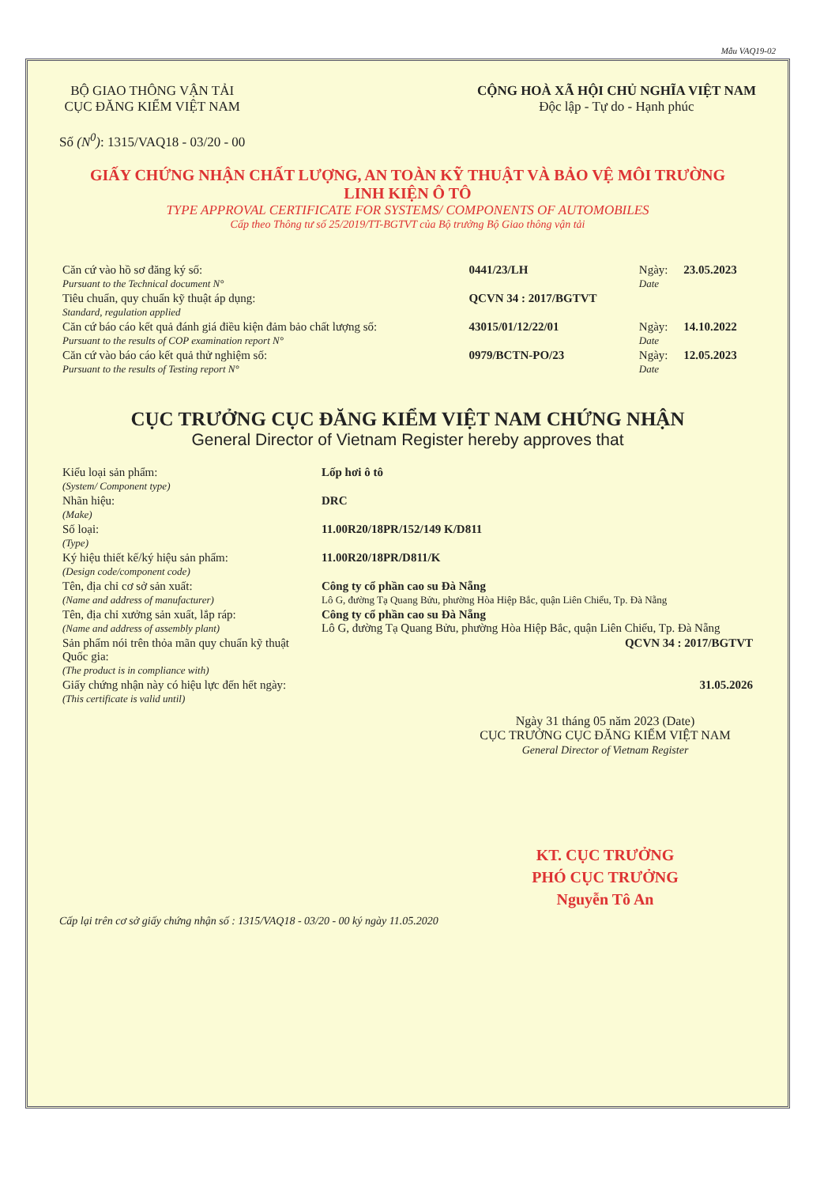Mẫu VAQ19-02
BỘ GIAO THÔNG VẬN TẢI
CỤC ĐĂNG KIỂM VIỆT NAM
Số (N<sup>0</sup>): 1315/VAQ18 - 03/20 - 00
CỘNG HOÀ XÃ HỘI CHỦ NGHĨA VIỆT NAM
Độc lập - Tự do - Hạnh phúc
GIẤY CHỨNG NHẬN CHẤT LƯỢNG, AN TOÀN KỸ THUẬT VÀ BẢO VỆ MÔI TRƯỜNG
LINH KIỆN Ô TÔ
TYPE APPROVAL CERTIFICATE FOR SYSTEMS/ COMPONENTS OF AUTOMOBILES
Cấp theo Thông tư số 25/2019/TT-BGTVT của Bộ trưởng Bộ Giao thông vận tải
| Căn cứ vào hồ sơ đăng ký số: Pursuant to the Technical document N° | 0441/23/LH | Ngày: Date | 23.05.2023 |
| Tiêu chuẩn, quy chuẩn kỹ thuật áp dụng: Standard, regulation applied | QCVN 34 : 2017/BGTVT | | |
| Căn cứ báo cáo kết quả đánh giá điều kiện đảm bảo chất lượng số: Pursuant to the results of COP examination report N° | 43015/01/12/22/01 | Ngày: Date | 14.10.2022 |
| Căn cứ vào báo cáo kết quả thử nghiệm số: Pursuant to the results of Testing report N° | 0979/BCTN-PO/23 | Ngày: Date | 12.05.2023 |
CỤC TRƯỞNG CỤC ĐĂNG KIỂM VIỆT NAM CHỨNG NHẬN
General Director of Vietnam Register hereby approves that
| Kiểu loại sản phẩm: (System/ Component type) | Lốp hơi ô tô |
| Nhãn hiệu: (Make) | DRC |
| Số loại: (Type) | 11.00R20/18PR/152/149 K/D811 |
| Ký hiệu thiết kế/ký hiệu sản phẩm: (Design code/component code) | 11.00R20/18PR/D811/K |
| Tên, địa chỉ cơ sở sản xuất: (Name and address of manufacturer) | Công ty cổ phần cao su Đà Nẵng Lô G, đường Tạ Quang Bửu, phường Hòa Hiệp Bắc, quận Liên Chiểu, Tp. Đà Nẵng |
| Tên, địa chỉ xưởng sản xuất, lắp ráp: (Name and address of assembly plant) | Công ty cổ phần cao su Đà Nẵng Lô G, đường Tạ Quang Bửu, phường Hòa Hiệp Bắc, quận Liên Chiểu, Tp. Đà Nẵng |
| Sản phẩm nói trên thỏa mãn quy chuẩn kỹ thuật Quốc gia: (The product is in compliance with) | QCVN 34 : 2017/BGTVT |
| Giấy chứng nhận này có hiệu lực đến hết ngày: (This certificate is valid until) | 31.05.2026 |
Ngày 31 tháng 05 năm 2023 (Date)
CỤC TRƯỞNG CỤC ĐĂNG KIỂM VIỆT NAM
General Director of Vietnam Register
KT. CỤC TRƯỞNG
PHÓ CỤC TRƯỞNG
Nguyễn Tô An
Cấp lại trên cơ sở giấy chứng nhận số : 1315/VAQ18 - 03/20 - 00 ký ngày 11.05.2020